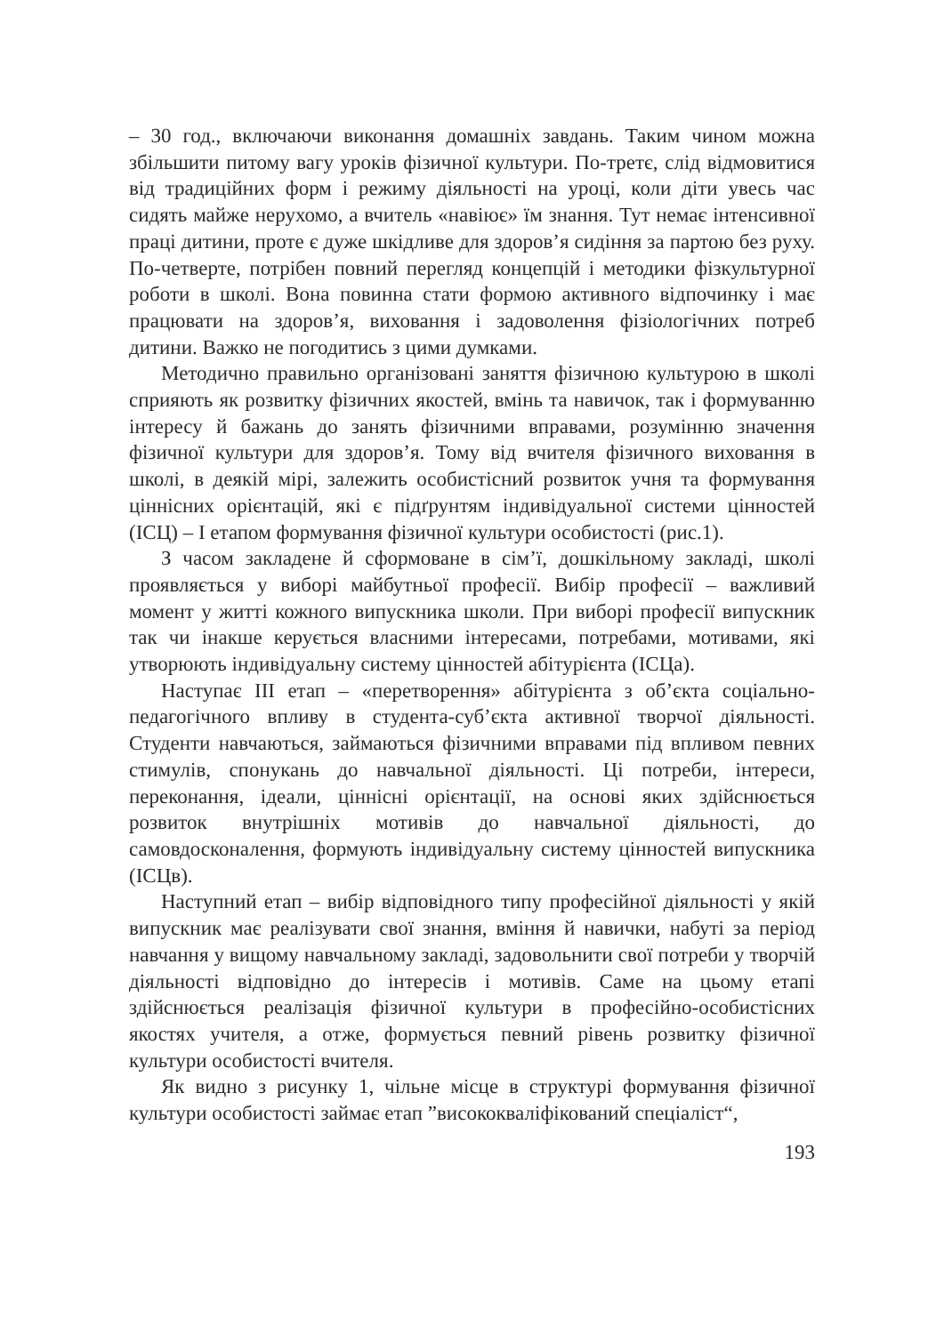– 30 год., включаючи виконання домашніх завдань. Таким чином можна збільшити питому вагу уроків фізичної культури. По-третє, слід відмовитися від традиційних форм і режиму діяльності на уроці, коли діти увесь час сидять майже нерухомо, а вчитель «навіює» їм знання. Тут немає інтенсивної праці дитини, проте є дуже шкідливе для здоров’я сидіння за партою без руху. По-четверте, потрібен повний перегляд концепцій і методики фізкультурної роботи в школі. Вона повинна стати формою активного відпочинку і має працювати на здоров’я, виховання і задоволення фізіологічних потреб дитини. Важко не погодитись з цими думками.
Методично правильно організовані заняття фізичною культурою в школі сприяють як розвитку фізичних якостей, вмінь та навичок, так і формуванню інтересу й бажань до занять фізичними вправами, розумінню значення фізичної культури для здоров’я. Тому від вчителя фізичного виховання в школі, в деякій мірі, залежить особистісний розвиток учня та формування ціннісних орієнтацій, які є підґрунтям індивідуальної системи цінностей (ІСЦ) – І етапом формування фізичної культури особистості (рис.1).
З часом закладене й сформоване в сім’ї, дошкільному закладі, школі проявляється у виборі майбутньої професії. Вибір професії – важливий момент у житті кожного випускника школи. При виборі професії випускник так чи інакше керується власними інтересами, потребами, мотивами, які утворюють індивідуальну систему цінностей абітурієнта (ІСЦа).
Наступає ІІІ етап – «перетворення» абітурієнта з об’єкта соціально-педагогічного впливу в студента-суб’єкта активної творчої діяльності. Студенти навчаються, займаються фізичними вправами під впливом певних стимулів, спонукань до навчальної діяльності. Ці потреби, інтереси, переконання, ідеали, ціннісні орієнтації, на основі яких здійснюється розвиток внутрішніх мотивів до навчальної діяльності, до самовдосконалення, формують індивідуальну систему цінностей випускника (ІСЦв).
Наступний етап – вибір відповідного типу професійної діяльності у якій випускник має реалізувати свої знання, вміння й навички, набуті за період навчання у вищому навчальному закладі, задовольнити свої потреби у творчій діяльності відповідно до інтересів і мотивів. Саме на цьому етапі здійснюється реалізація фізичної культури в професійно-особистісних якостях учителя, а отже, формується певний рівень розвитку фізичної культури особистості вчителя.
Як видно з рисунку 1, чільне місце в структурі формування фізичної культури особистості займає етап ”висококваліфікований спеціаліст“,
193